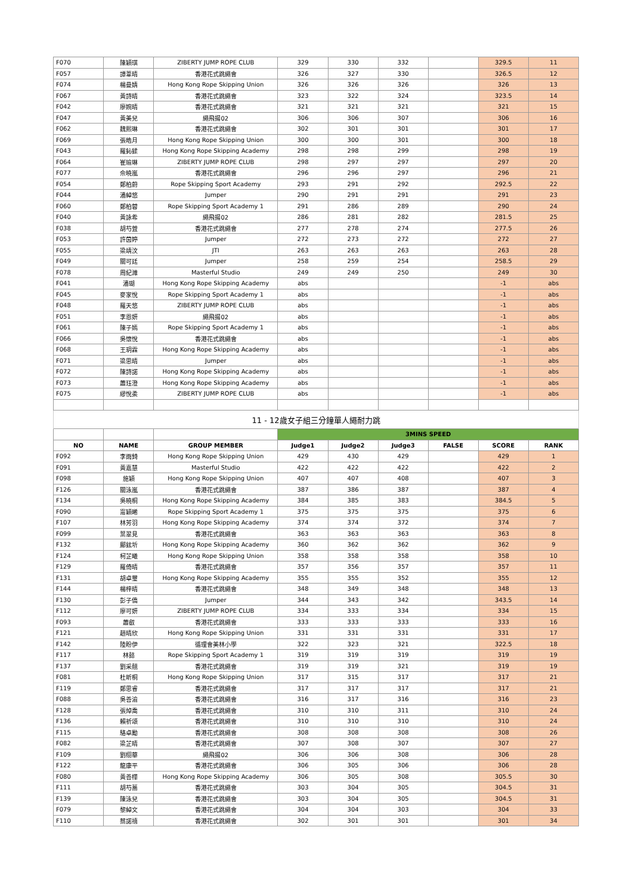| F070 | 陳穎琪 | ZIBERTY JUMP ROPE CLUB | 329 | 330 | 332 | | 329.5 | 11 |
| F057 | 譚葦晴 | 香港花式跳繩會 | 326 | 327 | 330 | | 326.5 | 12 |
| F074 | 楊曼婧 | Hong Kong Rope Skipping Union | 326 | 326 | 326 | | 326 | 13 |
| F067 | 黃詩晴 | 香港花式跳繩會 | 323 | 322 | 324 | | 323.5 | 14 |
| F042 | 廖婉晴 | 香港花式跳繩會 | 321 | 321 | 321 | | 321 | 15 |
| F047 | 黃美兒 | 繩飛揚02 | 306 | 306 | 307 | | 306 | 16 |
| F062 | 魏熙琳 | 香港花式跳繩會 | 302 | 301 | 301 | | 301 | 17 |
| F069 | 張皓月 | Hong Kong Rope Skipping Union | 300 | 300 | 301 | | 300 | 18 |
| F043 | 羅鈊鍒 | Hong Kong Rope Skipping Academy | 298 | 298 | 299 | | 298 | 19 |
| F064 | 崔瑜琳 | ZIBERTY JUMP ROPE CLUB | 298 | 297 | 297 | | 297 | 20 |
| F077 | 佘曉嵐 | 香港花式跳繩會 | 296 | 296 | 297 | | 296 | 21 |
| F054 | 鄭柏蔚 | Rope Skipping Sport Academy | 293 | 291 | 292 | | 292.5 | 22 |
| F044 | 潘綽悠 | Jumper | 290 | 291 | 291 | | 291 | 23 |
| F060 | 鄭柏蓉 | Rope Skipping Sport Academy 1 | 291 | 286 | 289 | | 290 | 24 |
| F040 | 黃詠希 | 繩飛揚02 | 286 | 281 | 282 | | 281.5 | 25 |
| F038 | 胡芍萓 | 香港花式跳繩會 | 277 | 278 | 274 | | 277.5 | 26 |
| F053 | 許茵婷 | Jumper | 272 | 273 | 272 | | 272 | 27 |
| F055 | 梁靖汶 | JTI | 263 | 263 | 263 | | 263 | 28 |
| F049 | 關可廷 | Jumper | 258 | 259 | 254 | | 258.5 | 29 |
| F078 | 周紀濰 | Masterful Studio | 249 | 249 | 250 | | 249 | 30 |
| F041 | 潘瑚 | Hong Kong Rope Skipping Academy | abs | | | | -1 | abs |
| F045 | 麥家悅 | Rope Skipping Sport Academy 1 | abs | | | | -1 | abs |
| F048 | 羅天悠 | ZIBERTY JUMP ROPE CLUB | abs | | | | -1 | abs |
| F051 | 李恩妍 | 繩飛揚02 | abs | | | | -1 | abs |
| F061 | 陳子嫣 | Rope Skipping Sport Academy 1 | abs | | | | -1 | abs |
| F066 | 吳懷悅 | 香港花式跳繩會 | abs | | | | -1 | abs |
| F068 | 王玥霖 | Hong Kong Rope Skipping Academy | abs | | | | -1 | abs |
| F071 | 梁思晴 | Jumper | abs | | | | -1 | abs |
| F072 | 陳詩諾 | Hong Kong Rope Skipping Academy | abs | | | | -1 | abs |
| F073 | 蕭珏澄 | Hong Kong Rope Skipping Academy | abs | | | | -1 | abs |
| F075 | 繆悅柔 | ZIBERTY JUMP ROPE CLUB | abs | | | | -1 | abs |
| 11 - 12歲女子組三分鐘單人繩耐力跳 | | | | | | | | |
| | | | 3MINS SPEED | | | | | |
| NO | NAME | GROUP MEMBER | Judge1 | Judge2 | Judge3 | FALSE | SCORE | RANK |
| F092 | 李雨錡 | Hong Kong Rope Skipping Union | 429 | 430 | 429 | | 429 | 1 |
| F091 | 黃嘉慧 | Masterful Studio | 422 | 422 | 422 | | 422 | 2 |
| F098 | 施穎 | Hong Kong Rope Skipping Union | 407 | 407 | 408 | | 407 | 3 |
| F126 | 關泳嵐 | 香港花式跳繩會 | 387 | 386 | 387 | | 387 | 4 |
| F134 | 吳曉桐 | Hong Kong Rope Skipping Academy | 384 | 385 | 383 | | 384.5 | 5 |
| F090 | 甯穎晞 | Rope Skipping Sport Academy 1 | 375 | 375 | 375 | | 375 | 6 |
| F107 | 林芳羽 | Hong Kong Rope Skipping Academy | 374 | 374 | 372 | | 374 | 7 |
| F099 | 葉翠見 | 香港花式跳繩會 | 363 | 363 | 363 | | 363 | 8 |
| F132 | 鄺鉉圻 | Hong Kong Rope Skipping Academy | 360 | 362 | 362 | | 362 | 9 |
| F124 | 柯芷曦 | Hong Kong Rope Skipping Union | 358 | 358 | 358 | | 358 | 10 |
| F129 | 羅倚晴 | 香港花式跳繩會 | 357 | 356 | 357 | | 357 | 11 |
| F131 | 胡卓璽 | Hong Kong Rope Skipping Academy | 355 | 355 | 352 | | 355 | 12 |
| F144 | 楊梓晴 | 香港花式跳繩會 | 348 | 349 | 348 | | 348 | 13 |
| F130 | 彭子僑 | Jumper | 344 | 343 | 342 | | 343.5 | 14 |
| F112 | 廖可妍 | ZIBERTY JUMP ROPE CLUB | 334 | 333 | 334 | | 334 | 15 |
| F093 | 蕭叡 | 香港花式跳繩會 | 333 | 333 | 333 | | 333 | 16 |
| F121 | 趙晴欣 | Hong Kong Rope Skipping Union | 331 | 331 | 331 | | 331 | 17 |
| F142 | 陸盼伊 | 循理會美林小學 | 322 | 323 | 321 | | 322.5 | 18 |
| F117 | 林懿 | Rope Skipping Sport Academy 1 | 319 | 319 | 319 | | 319 | 19 |
| F137 | 劉采翹 | 香港花式跳繩會 | 319 | 319 | 321 | | 319 | 19 |
| F081 | 杜昕桐 | Hong Kong Rope Skipping Union | 317 | 315 | 317 | | 317 | 21 |
| F119 | 鄭思睿 | 香港花式跳繩會 | 317 | 317 | 317 | | 317 | 21 |
| F088 | 吳善渝 | 香港花式跳繩會 | 316 | 317 | 316 | | 316 | 23 |
| F128 | 張焯喬 | 香港花式跳繩會 | 310 | 310 | 311 | | 310 | 24 |
| F136 | 賴祈頌 | 香港花式跳繩會 | 310 | 310 | 310 | | 310 | 24 |
| F115 | 駱卓勵 | 香港花式跳繩會 | 308 | 308 | 308 | | 308 | 26 |
| F082 | 梁芷晴 | 香港花式跳繩會 | 307 | 308 | 307 | | 307 | 27 |
| F109 | 劉栩華 | 繩飛揚02 | 306 | 306 | 308 | | 306 | 28 |
| F122 | 龍康平 | 香港花式跳繩會 | 306 | 305 | 306 | | 306 | 28 |
| F080 | 黃善樺 | Hong Kong Rope Skipping Academy | 306 | 305 | 308 | | 305.5 | 30 |
| F111 | 胡芍蕎 | 香港花式跳繩會 | 303 | 304 | 305 | | 304.5 | 31 |
| F139 | 陳泳兒 | 香港花式跳繩會 | 303 | 304 | 305 | | 304.5 | 31 |
| F079 | 黎綽文 | 香港花式跳繩會 | 304 | 304 | 303 | | 304 | 33 |
| F110 | 蔡諾禧 | 香港花式跳繩會 | 302 | 301 | 301 | | 301 | 34 |